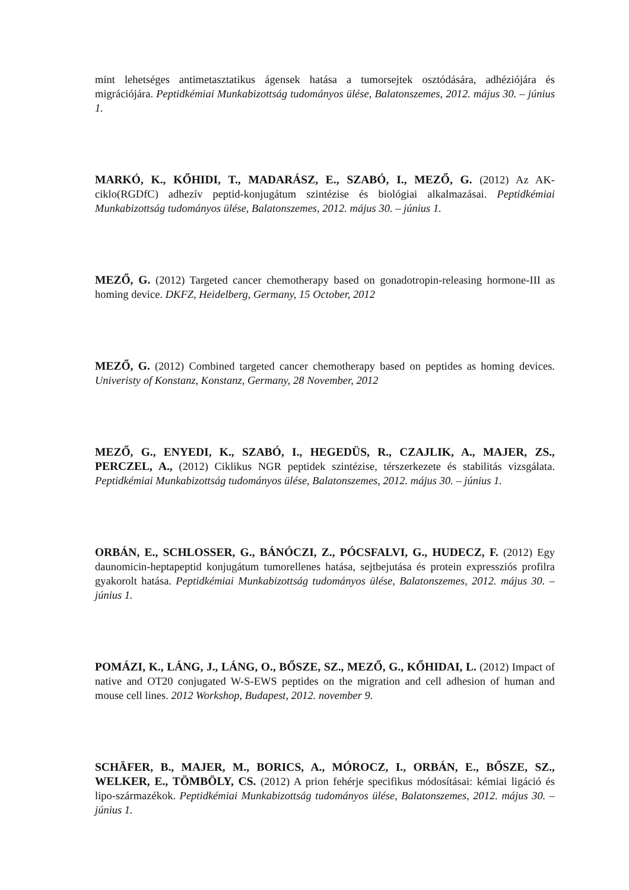mint lehetséges antimetasztatikus ágensek hatása a tumorsejtek osztódására, adhéziójára és migrációjára. Peptidkémiai Munkabizottság tudományos ülése, Balatonszemes, 2012. május 30. – június 1.
MARKÓ, K., KŐHIDI, T., MADARÁSZ, E., SZABÓ, I., MEZŐ, G. (2012) Az AK-ciklo(RGDfC) adhezív peptid-konjugátum szintézise és biológiai alkalmazásai. Peptidkémiai Munkabizottság tudományos ülése, Balatonszemes, 2012. május 30. – június 1.
MEZŐ, G. (2012) Targeted cancer chemotherapy based on gonadotropin-releasing hormone-III as homing device. DKFZ, Heidelberg, Germany, 15 October, 2012
MEZŐ, G. (2012) Combined targeted cancer chemotherapy based on peptides as homing devices. Univeristy of Konstanz, Konstanz, Germany, 28 November, 2012
MEZŐ, G., ENYEDI, K., SZABÓ, I., HEGEDÜS, R., CZAJLIK, A., MAJER, ZS., PERCZEL, A., (2012) Ciklikus NGR peptidek szintézise, térszerkezete és stabilitás vizsgálata. Peptidkémiai Munkabizottság tudományos ülése, Balatonszemes, 2012. május 30. – június 1.
ORBÁN, E., SCHLOSSER, G., BÁNÓCZI, Z., PÓCSFALVI, G., HUDECZ, F. (2012) Egy daunomicin-heptapeptid konjugátum tumorellenes hatása, sejtbejutása és protein expressziós profilra gyakorolt hatása. Peptidkémiai Munkabizottság tudományos ülése, Balatonszemes, 2012. május 30. – június 1.
POMÁZI, K., LÁNG, J., LÁNG, O., BŐSZE, SZ., MEZŐ, G., KŐHIDAI, L. (2012) Impact of native and OT20 conjugated W-S-EWS peptides on the migration and cell adhesion of human and mouse cell lines. 2012 Workshop, Budapest, 2012. november 9.
SCHÄFER, B., MAJER, M., BORICS, A., MÓROCZ, I., ORBÁN, E., BŐSZE, SZ., WELKER, E., TÖMBÖLY, CS. (2012) A prion fehérje specifikus módosításai: kémiai ligáció és lipo-származékok. Peptidkémiai Munkabizottság tudományos ülése, Balatonszemes, 2012. május 30. – június 1.